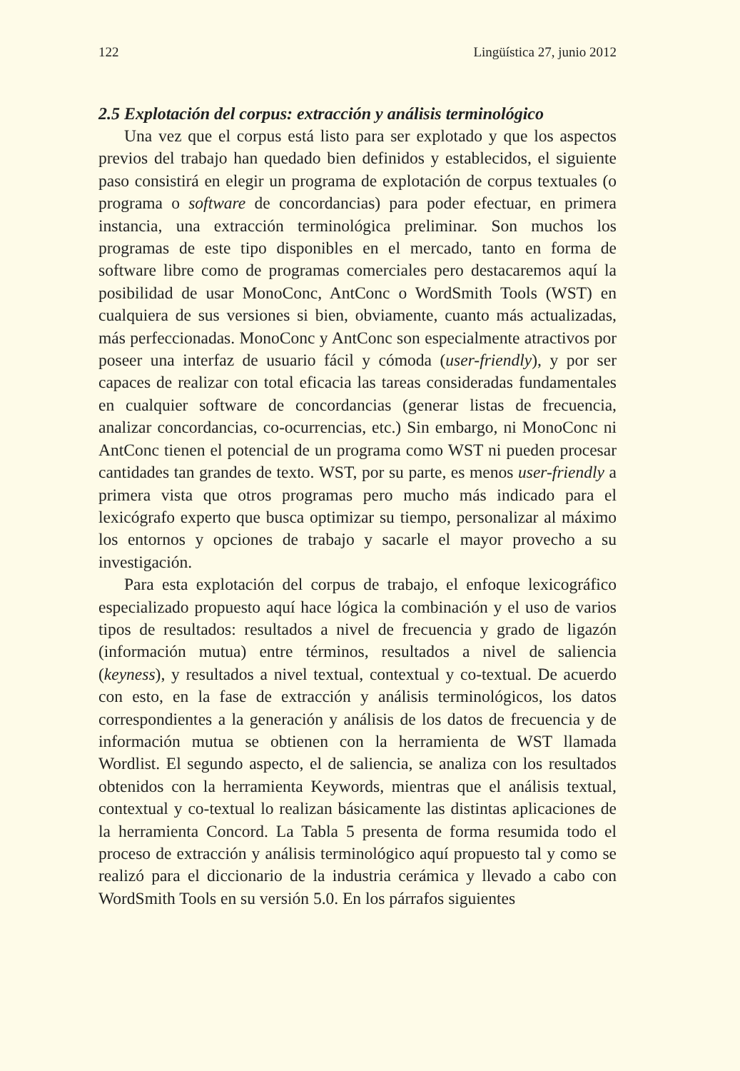122 Lingüística 27, junio 2012
2.5 Explotación del corpus: extracción y análisis terminológico
Una vez que el corpus está listo para ser explotado y que los aspectos previos del trabajo han quedado bien definidos y establecidos, el siguiente paso consistirá en elegir un programa de explotación de corpus textuales (o programa o software de concordancias) para poder efectuar, en primera instancia, una extracción terminológica preliminar. Son muchos los programas de este tipo disponibles en el mercado, tanto en forma de software libre como de programas comerciales pero destacaremos aquí la posibilidad de usar MonoConc, AntConc o WordSmith Tools (WST) en cualquiera de sus versiones si bien, obviamente, cuanto más actualizadas, más perfeccionadas. MonoConc y AntConc son especialmente atractivos por poseer una interfaz de usuario fácil y cómoda (user-friendly), y por ser capaces de realizar con total eficacia las tareas consideradas fundamentales en cualquier software de concordancias (generar listas de frecuencia, analizar concordancias, co-ocurrencias, etc.) Sin embargo, ni MonoConc ni AntConc tienen el potencial de un programa como WST ni pueden procesar cantidades tan grandes de texto. WST, por su parte, es menos user-friendly a primera vista que otros programas pero mucho más indicado para el lexicógrafo experto que busca optimizar su tiempo, personalizar al máximo los entornos y opciones de trabajo y sacarle el mayor provecho a su investigación.
Para esta explotación del corpus de trabajo, el enfoque lexicográfico especializado propuesto aquí hace lógica la combinación y el uso de varios tipos de resultados: resultados a nivel de frecuencia y grado de ligazón (información mutua) entre términos, resultados a nivel de saliencia (keyness), y resultados a nivel textual, contextual y co-textual. De acuerdo con esto, en la fase de extracción y análisis terminológicos, los datos correspondientes a la generación y análisis de los datos de frecuencia y de información mutua se obtienen con la herramienta de WST llamada Wordlist. El segundo aspecto, el de saliencia, se analiza con los resultados obtenidos con la herramienta Keywords, mientras que el análisis textual, contextual y co-textual lo realizan básicamente las distintas aplicaciones de la herramienta Concord. La Tabla 5 presenta de forma resumida todo el proceso de extracción y análisis terminológico aquí propuesto tal y como se realizó para el diccionario de la industria cerámica y llevado a cabo con WordSmith Tools en su versión 5.0. En los párrafos siguientes